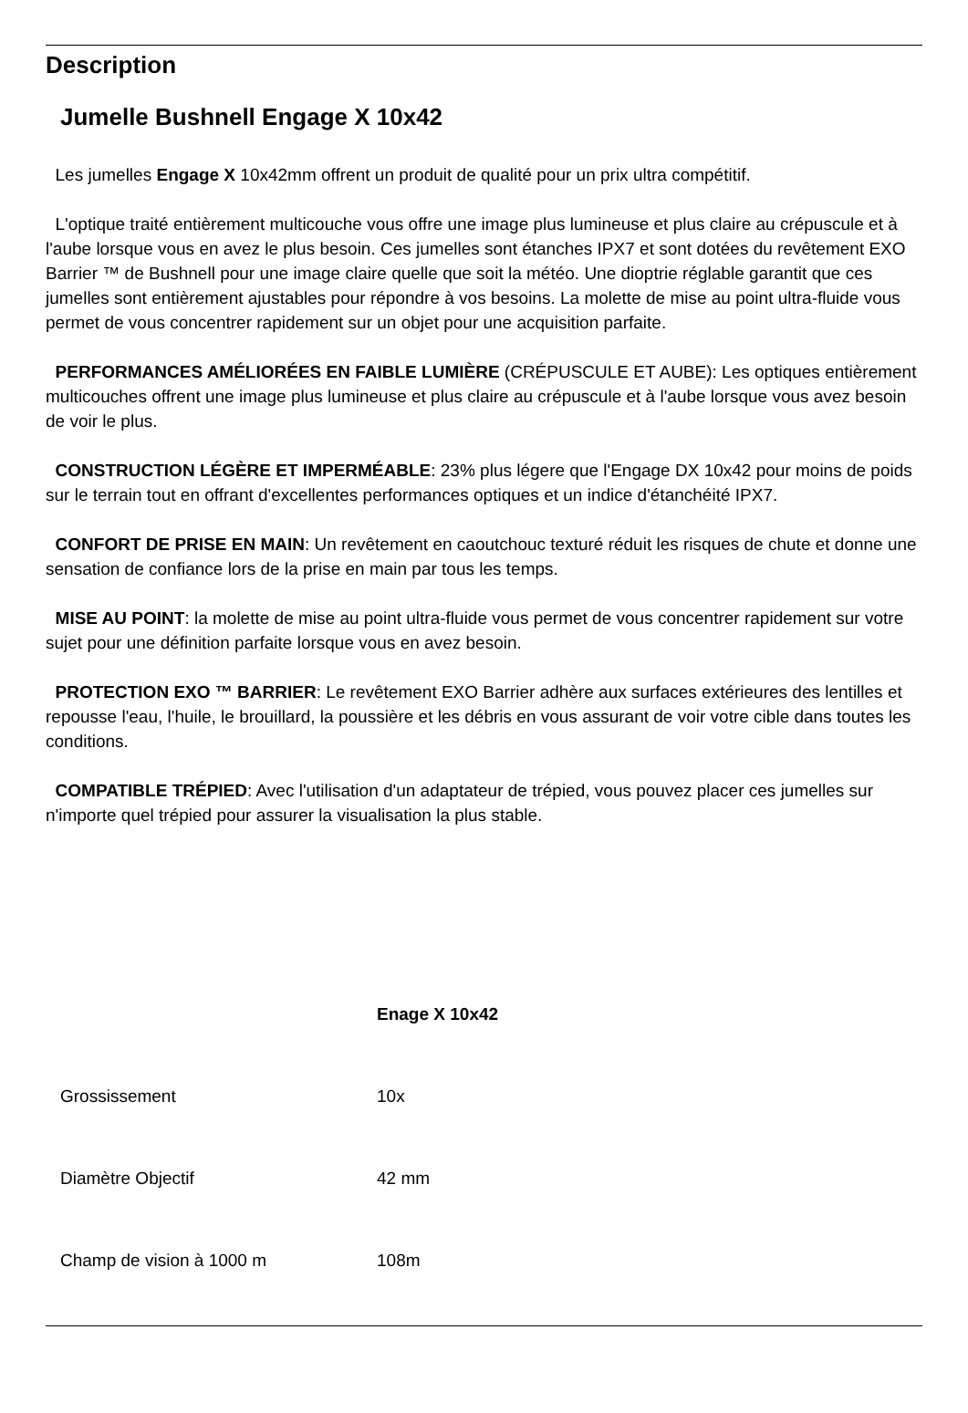Description
Jumelle Bushnell Engage X 10x42
Les jumelles Engage X 10x42mm offrent un produit de qualité pour un prix ultra compétitif.
L'optique traité entièrement multicouche vous offre une image plus lumineuse et plus claire au crépuscule et à l'aube lorsque vous en avez le plus besoin. Ces jumelles sont étanches IPX7 et sont dotées du revêtement EXO Barrier ™ de Bushnell pour une image claire quelle que soit la météo. Une dioptrie réglable garantit que ces jumelles sont entièrement ajustables pour répondre à vos besoins. La molette de mise au point ultra-fluide vous permet de vous concentrer rapidement sur un objet pour une acquisition parfaite.
PERFORMANCES AMÉLIORÉES EN FAIBLE LUMIÈRE (CRÉPUSCULE ET AUBE): Les optiques entièrement multicouches offrent une image plus lumineuse et plus claire au crépuscule et à l'aube lorsque vous avez besoin de voir le plus.
CONSTRUCTION LÉGÈRE ET IMPERMÉABLE: 23% plus légere que l'Engage DX 10x42 pour moins de poids sur le terrain tout en offrant d'excellentes performances optiques et un indice d'étanchéité IPX7.
CONFORT DE PRISE EN MAIN: Un revêtement en caoutchouc texturé réduit les risques de chute et donne une sensation de confiance lors de la prise en main par tous les temps.
MISE AU POINT: la molette de mise au point ultra-fluide vous permet de vous concentrer rapidement sur votre sujet pour une définition parfaite lorsque vous en avez besoin.
PROTECTION EXO ™ BARRIER: Le revêtement EXO Barrier adhère aux surfaces extérieures des lentilles et repousse l'eau, l'huile, le brouillard, la poussière et les débris en vous assurant de voir votre cible dans toutes les conditions.
COMPATIBLE TRÉPIED: Avec l'utilisation d'un adaptateur de trépied, vous pouvez placer ces jumelles sur n'importe quel trépied pour assurer la visualisation la plus stable.
| | Enage X 10x42 |
| --- | --- |
| Grossissement | 10x |
| Diamètre Objectif | 42 mm |
| Champ de vision à 1000 m | 108m |